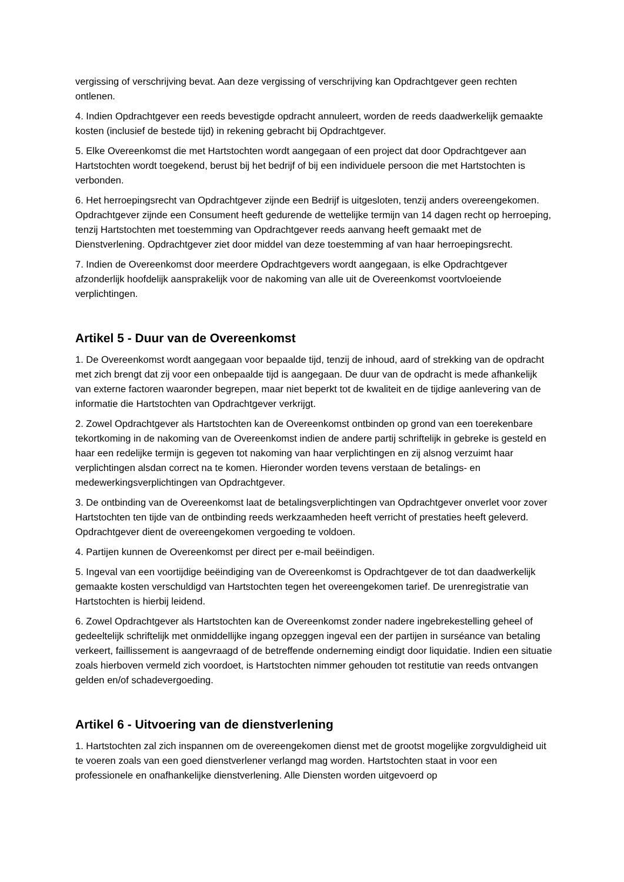vergissing of verschrijving bevat. Aan deze vergissing of verschrijving kan Opdrachtgever geen rechten ontlenen.
4. Indien Opdrachtgever een reeds bevestigde opdracht annuleert, worden de reeds daadwerkelijk gemaakte kosten (inclusief de bestede tijd) in rekening gebracht bij Opdrachtgever.
5. Elke Overeenkomst die met Hartstochten wordt aangegaan of een project dat door Opdrachtgever aan Hartstochten wordt toegekend, berust bij het bedrijf of bij een individuele persoon die met Hartstochten is verbonden.
6. Het herroepingsrecht van Opdrachtgever zijnde een Bedrijf is uitgesloten, tenzij anders overeengekomen. Opdrachtgever zijnde een Consument heeft gedurende de wettelijke termijn van 14 dagen recht op herroeping, tenzij Hartstochten met toestemming van Opdrachtgever reeds aanvang heeft gemaakt met de Dienstverlening. Opdrachtgever ziet door middel van deze toestemming af van haar herroepingsrecht.
7. Indien de Overeenkomst door meerdere Opdrachtgevers wordt aangegaan, is elke Opdrachtgever afzonderlijk hoofdelijk aansprakelijk voor de nakoming van alle uit de Overeenkomst voortvloeiende verplichtingen.
Artikel 5 - Duur van de Overeenkomst
1. De Overeenkomst wordt aangegaan voor bepaalde tijd, tenzij de inhoud, aard of strekking van de opdracht met zich brengt dat zij voor een onbepaalde tijd is aangegaan. De duur van de opdracht is mede afhankelijk van externe factoren waaronder begrepen, maar niet beperkt tot de kwaliteit en de tijdige aanlevering van de informatie die Hartstochten van Opdrachtgever verkrijgt.
2. Zowel Opdrachtgever als Hartstochten kan de Overeenkomst ontbinden op grond van een toerekenbare tekortkoming in de nakoming van de Overeenkomst indien de andere partij schriftelijk in gebreke is gesteld en haar een redelijke termijn is gegeven tot nakoming van haar verplichtingen en zij alsnog verzuimt haar verplichtingen alsdan correct na te komen. Hieronder worden tevens verstaan de betalings- en medewerkingsverplichtingen van Opdrachtgever.
3. De ontbinding van de Overeenkomst laat de betalingsverplichtingen van Opdrachtgever onverlet voor zover Hartstochten ten tijde van de ontbinding reeds werkzaamheden heeft verricht of prestaties heeft geleverd. Opdrachtgever dient de overeengekomen vergoeding te voldoen.
4. Partijen kunnen de Overeenkomst per direct per e-mail beëindigen.
5. Ingeval van een voortijdige beëindiging van de Overeenkomst is Opdrachtgever de tot dan daadwerkelijk gemaakte kosten verschuldigd van Hartstochten tegen het overeengekomen tarief. De urenregistratie van Hartstochten is hierbij leidend.
6. Zowel Opdrachtgever als Hartstochten kan de Overeenkomst zonder nadere ingebrekestelling geheel of gedeeltelijk schriftelijk met onmiddellijke ingang opzeggen ingeval een der partijen in surséance van betaling verkeert, faillissement is aangevraagd of de betreffende onderneming eindigt door liquidatie. Indien een situatie zoals hierboven vermeld zich voordoet, is Hartstochten nimmer gehouden tot restitutie van reeds ontvangen gelden en/of schadevergoeding.
Artikel 6 - Uitvoering van de dienstverlening
1. Hartstochten zal zich inspannen om de overeengekomen dienst met de grootst mogelijke zorgvuldigheid uit te voeren zoals van een goed dienstverlener verlangd mag worden. Hartstochten staat in voor een professionele en onafhankelijke dienstverlening. Alle Diensten worden uitgevoerd op